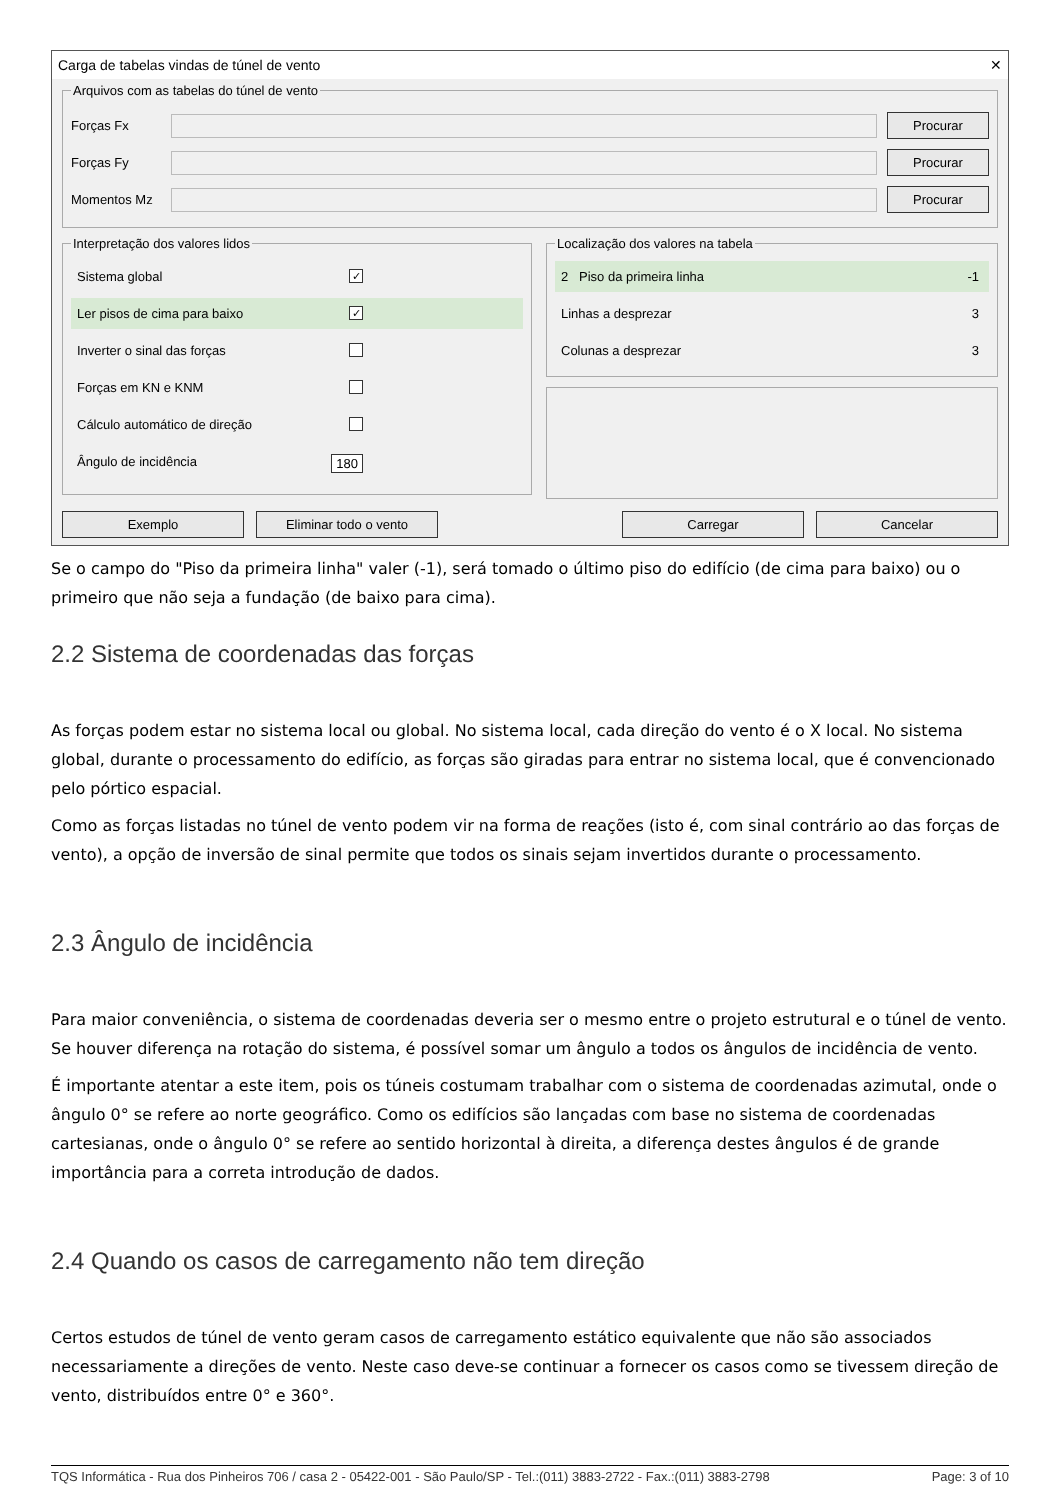Carga de tabelas vindas de túnel de vento ✕
Arquivos com as tabelas do túnel de vento
Forças Fx
Procurar
Forças Fy
Procurar
Momentos Mz
Procurar
Interpretação dos valores lidos
Sistema global ✓
Ler pisos de cima para baixo ✓
Inverter o sinal das forças
Forças em KN e KNM
Cálculo automático de direção
Ângulo de incidência 180
Localização dos valores na tabela
2 Piso da primeira linha -1
Linhas a desprezar 3
Colunas a desprezar 3
Exemplo Eliminar todo o vento Carregar Cancelar
Se o campo do "Piso da primeira linha" valer (-1), será tomado o último piso do edifício (de cima para baixo) ou o primeiro que não seja a fundação (de baixo para cima).
2.2 Sistema de coordenadas das forças
As forças podem estar no sistema local ou global. No sistema local, cada direção do vento é o X local. No sistema global, durante o processamento do edifício, as forças são giradas para entrar no sistema local, que é convencionado pelo pórtico espacial.
Como as forças listadas no túnel de vento podem vir na forma de reações (isto é, com sinal contrário ao das forças de vento), a opção de inversão de sinal permite que todos os sinais sejam invertidos durante o processamento.
2.3 Ângulo de incidência
Para maior conveniência, o sistema de coordenadas deveria ser o mesmo entre o projeto estrutural e o túnel de vento. Se houver diferença na rotação do sistema, é possível somar um ângulo a todos os ângulos de incidência de vento.
É importante atentar a este item, pois os túneis costumam trabalhar com o sistema de coordenadas azimutal, onde o ângulo 0° se refere ao norte geográfico. Como os edifícios são lançadas com base no sistema de coordenadas cartesianas, onde o ângulo 0° se refere ao sentido horizontal à direita, a diferença destes ângulos é de grande importância para a correta introdução de dados.
2.4 Quando os casos de carregamento não tem direção
Certos estudos de túnel de vento geram casos de carregamento estático equivalente que não são associados necessariamente a direções de vento. Neste caso deve-se continuar a fornecer os casos como se tivessem direção de vento, distribuídos entre 0° e 360°.
TQS Informática - Rua dos Pinheiros 706 / casa 2 - 05422-001 - São Paulo/SP - Tel.:(011) 3883-2722 - Fax.:(011) 3883-2798 Page: 3 of 10